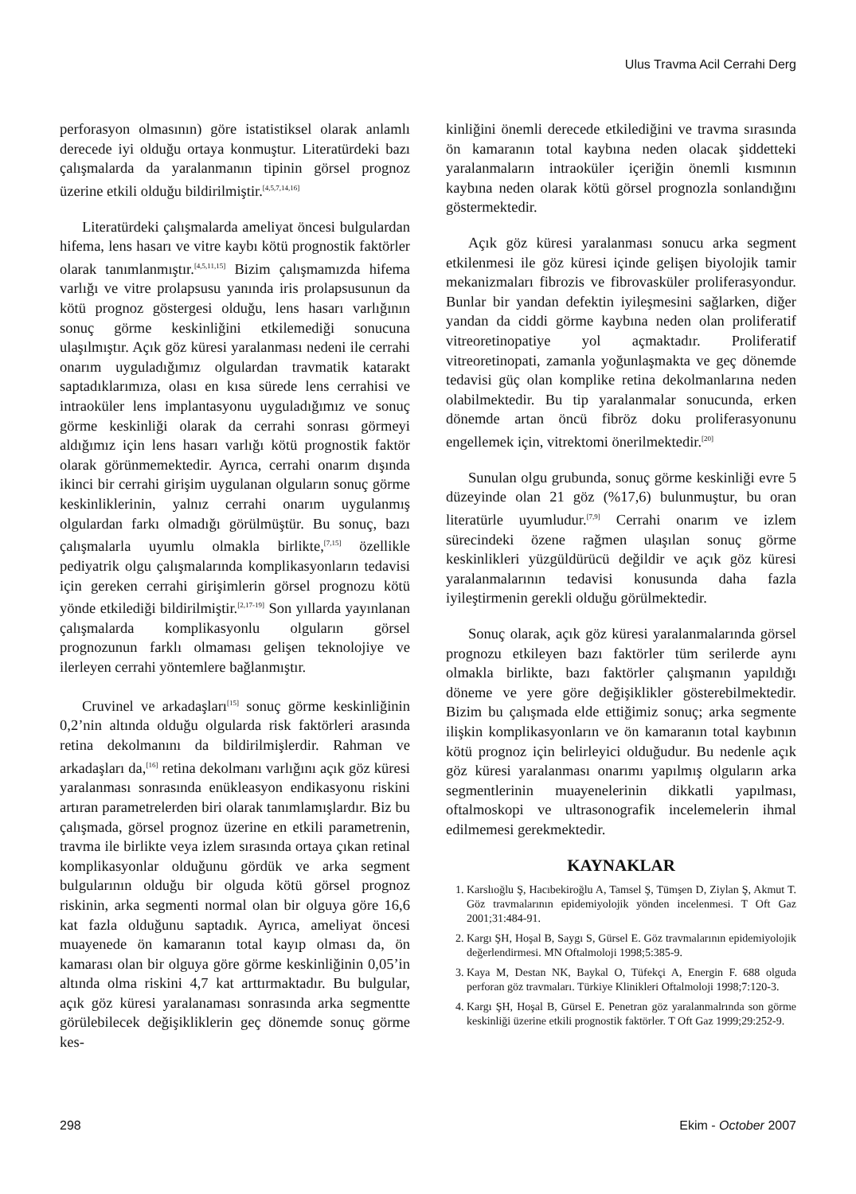Ulus Travma Acil Cerrahi Derg
perforasyon olmasının) göre istatistiksel olarak anlamlı derecede iyi olduğu ortaya konmuştur. Literatürdeki bazı çalışmalarda da yaralanmanın tipinin görsel prognoz üzerine etkili olduğu bildirilmiştir.<sup>[4,5,7,14,16]</sup>
Literatürdeki çalışmalarda ameliyat öncesi bulgulardan hifema, lens hasarı ve vitre kaybı kötü prognostik faktörler olarak tanımlanmıştır.<sup>[4,5,11,15]</sup> Bizim çalışmamızda hifema varlığı ve vitre prolapsusu yanında iris prolapsusunun da kötü prognoz göstergesi olduğu, lens hasarı varlığının sonuç görme keskinliğini etkilemediği sonucuna ulaşılmıştır. Açık göz küresi yaralanması nedeni ile cerrahi onarım uyguladığımız olgulardan travmatik katarakt saptadıklarımıza, olası en kısa sürede lens cerrahisi ve intraoküler lens implantasyonu uyguladığımız ve sonuç görme keskinliği olarak da cerrahi sonrası görmeyi aldığımız için lens hasarı varlığı kötü prognostik faktör olarak görünmemektedir. Ayrıca, cerrahi onarım dışında ikinci bir cerrahi girişim uygulanan olguların sonuç görme keskinliklerinin, yalnız cerrahi onarım uygulanmış olgulardan farkı olmadığı görülmüştür. Bu sonuç, bazı çalışmalarla uyumlu olmakla birlikte,<sup>[7,15]</sup> özellikle pediyatrik olgu çalışmalarında komplikasyonların tedavisi için gereken cerrahi girişimlerin görsel prognozu kötü yönde etkilediği bildirilmiştir.<sup>[2,17-19]</sup> Son yıllarda yayınlanan çalışmalarda komplikasyonlu olguların görsel prognozunun farklı olmaması gelişen teknolojiye ve ilerleyen cerrahi yöntemlere bağlanmıştır.
Cruvinel ve arkadaşları<sup>[15]</sup> sonuç görme keskinliğinin 0,2’nin altında olduğu olgularda risk faktörleri arasında retina dekolmanını da bildirilmişlerdir. Rahman ve arkadaşları da,<sup>[16]</sup> retina dekolmanı varlığını açık göz küresi yaralanması sonrasında enükleasyon endikasyonu riskini artıran parametrelerden biri olarak tanımlamışlardır. Biz bu çalışmada, görsel prognoz üzerine en etkili parametrenin, travma ile birlikte veya izlem sırasında ortaya çıkan retinal komplikasyonlar olduğunu gördük ve arka segment bulgularının olduğu bir olguda kötü görsel prognoz riskinin, arka segmenti normal olan bir olguya göre 16,6 kat fazla olduğunu saptadık. Ayrıca, ameliyat öncesi muayenede ön kamaranın total kayıp olması da, ön kamarası olan bir olguya göre görme keskinliğinin 0,05’in altında olma riskini 4,7 kat arttırmaktadır. Bu bulgular, açık göz küresi yaralanaması sonrasında arka segmentte görülebilecek değişikliklerin geç dönemde sonuç görme kes-
kinliğini önemli derecede etkilediğini ve travma sırasında ön kamaranın total kaybına neden olacak şiddetteki yaralanmaların intraoküler içeriğin önemli kısmının kaybına neden olarak kötü görsel prognozla sonlandığını göstermektedir.
Açık göz küresi yaralanması sonucu arka segment etkilenmesi ile göz küresi içinde gelişen biyolojik tamir mekanizmaları fibrozis ve fibrovasküler proliferasyondur. Bunlar bir yandan defektin iyileşmesini sağlarken, diğer yandan da ciddi görme kaybına neden olan proliferatif vitreoretinopatiye yol açmaktadır. Proliferatif vitreoretinopati, zamanla yoğunlaşmakta ve geç dönemde tedavisi güç olan komplike retina dekolmanlarına neden olabilmektedir. Bu tip yaralanmalar sonucunda, erken dönemde artan öncü fibröz doku proliferasyonunu engellemek için, vitrektomi önerilmektedir.<sup>[20]</sup>
Sunulan olgu grubunda, sonuç görme keskinliği evre 5 düzeyinde olan 21 göz (%17,6) bulunmuştur, bu oran literatürle uyumludur.<sup>[7,9]</sup> Cerrahi onarım ve izlem sürecindeki özene rağmen ulaşılan sonuç görme keskinlikleri yüzgüldürücü değildir ve açık göz küresi yaralanmalarının tedavisi konusunda daha fazla iyileştirmenin gerekli olduğu görülmektedir.
Sonuç olarak, açık göz küresi yaralanmalarında görsel prognozu etkileyen bazı faktörler tüm serilerde aynı olmakla birlikte, bazı faktörler çalışmanın yapıldığı döneme ve yere göre değişiklikler gösterebilmektedir. Bizim bu çalışmada elde ettiğimiz sonuç; arka segmente ilişkin komplikasyonların ve ön kamaranın total kaybının kötü prognoz için belirleyici olduğudur. Bu nedenle açık göz küresi yaralanması onarımı yapılmış olguların arka segmentlerinin muayenelerinin dikkatli yapılması, oftalmoskopi ve ultrasonografik incelemelerin ihmal edilmemesi gerekmektedir.
KAYNAKLAR
1. Karslıoğlu Ş, Hacıbekiroğlu A, Tamsel Ş, Tümşen D, Ziylan Ş, Akmut T. Göz travmalarının epidemiyolojik yönden incelenmesi. T Oft Gaz 2001;31:484-91.
2. Kargı ŞH, Hoşal B, Saygı S, Gürsel E. Göz travmalarının epidemiyolojik değerlendirmesi. MN Oftalmoloji 1998;5:385-9.
3. Kaya M, Destan NK, Baykal O, Tüfekçi A, Energin F. 688 olguda perforan göz travmaları. Türkiye Klinikleri Oftalmoloji 1998;7:120-3.
4. Kargı ŞH, Hoşal B, Gürsel E. Penetran göz yaralanmalrında son görme keskinliği üzerine etkili prognostik faktörler. T Oft Gaz 1999;29:252-9.
298 Ekim - October 2007